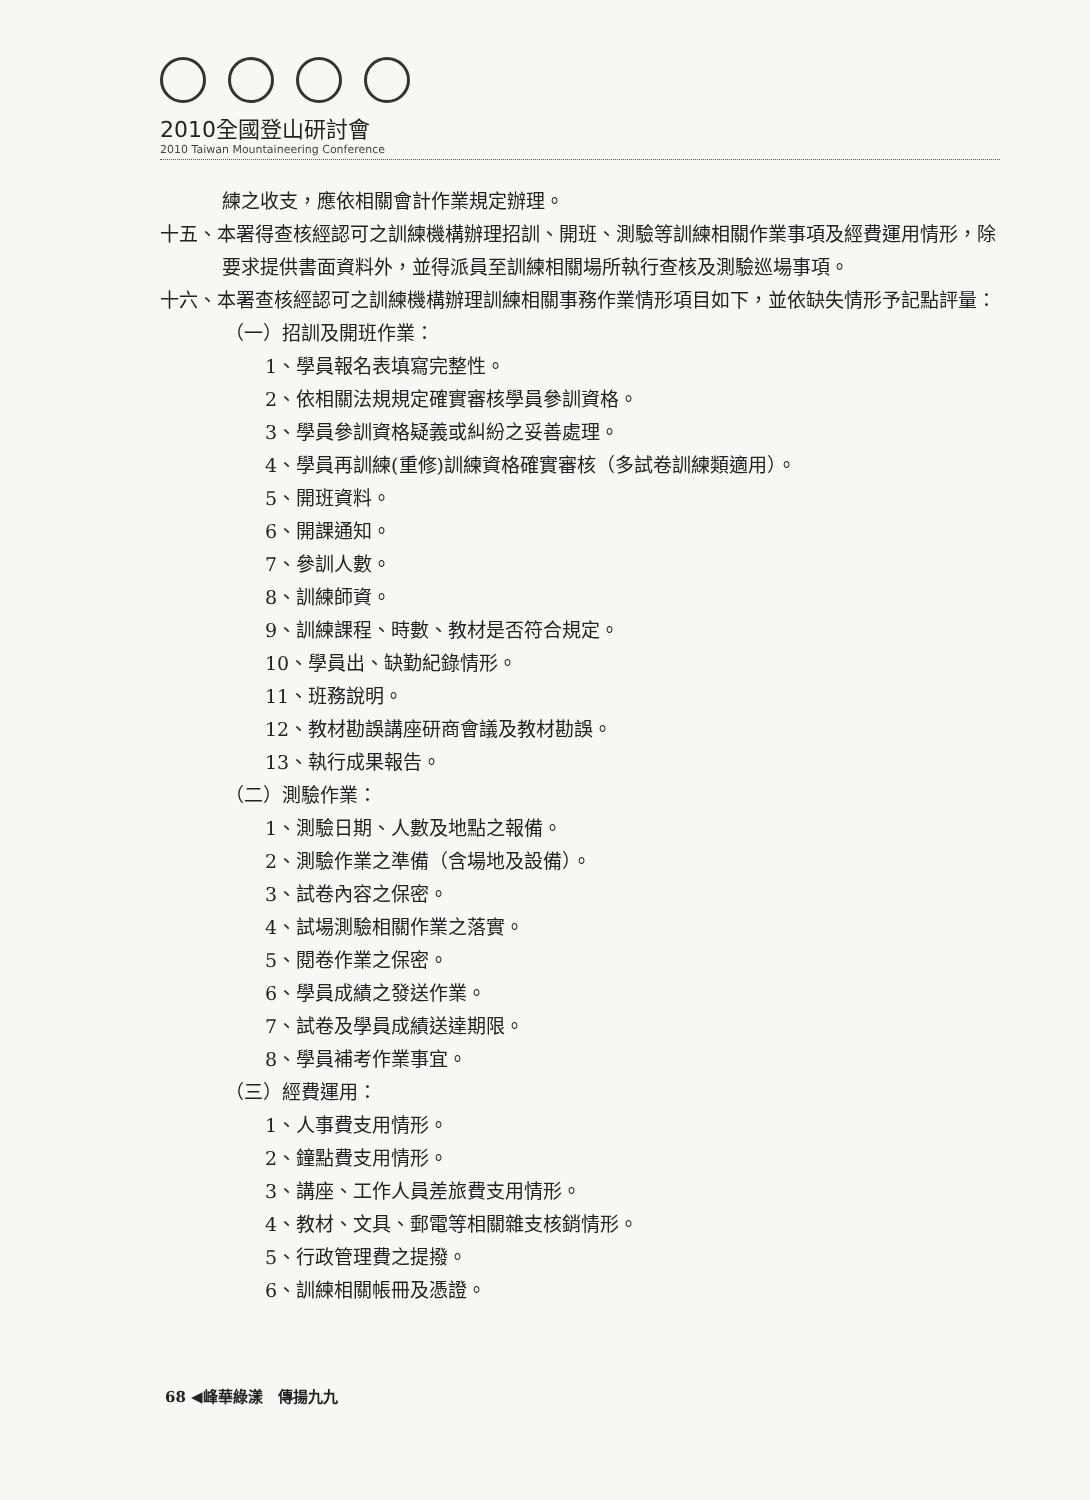2010全國登山研討會
2010 Taiwan Mountaineering Conference
練之收支，應依相關會計作業規定辦理。
十五、本署得查核經認可之訓練機構辦理招訓、開班、測驗等訓練相關作業事項及經費運用情形，除要求提供書面資料外，並得派員至訓練相關場所執行查核及測驗巡場事項。
十六、本署查核經認可之訓練機構辦理訓練相關事務作業情形項目如下，並依缺失情形予記點評量：
（一）招訓及開班作業：
1、學員報名表填寫完整性。
2、依相關法規規定確實審核學員參訓資格。
3、學員參訓資格疑義或糾紛之妥善處理。
4、學員再訓練(重修)訓練資格確實審核（多試卷訓練類適用）。
5、開班資料。
6、開課通知。
7、參訓人數。
8、訓練師資。
9、訓練課程、時數、教材是否符合規定。
10、學員出、缺勤紀錄情形。
11、班務說明。
12、教材勘誤講座研商會議及教材勘誤。
13、執行成果報告。
（二）測驗作業：
1、測驗日期、人數及地點之報備。
2、測驗作業之準備（含場地及設備）。
3、試卷內容之保密。
4、試場測驗相關作業之落實。
5、閱卷作業之保密。
6、學員成績之發送作業。
7、試卷及學員成績送達期限。
8、學員補考作業事宜。
（三）經費運用：
1、人事費支用情形。
2、鐘點費支用情形。
3、講座、工作人員差旅費支用情形。
4、教材、文具、郵電等相關雜支核銷情形。
5、行政管理費之提撥。
6、訓練相關帳冊及憑證。
68 ◀峰華綠漾　傳揚九九